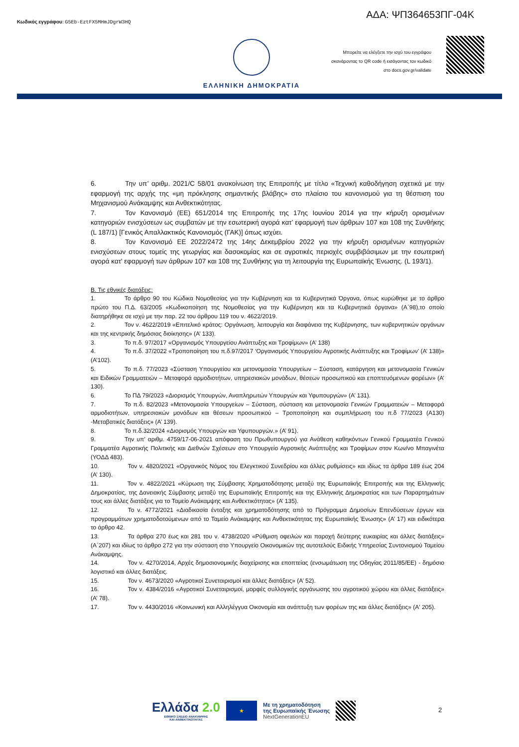Κωδικός εγγράφου: G5Eb-EztFX5MHmJDgrW3HQ
ΑΔΑ: ΨΠ364653ΠΓ-04Κ
ΕΛΛΗΝΙΚΗ ΔΗΜΟΚΡΑΤΙΑ
Μπορείτε να ελέγξετε την ισχύ του εγγράφου
σκανάροντας το QR code ή εισάγοντας τον κωδικό
στο docs.gov.gr/validate
6. Την υπ’ αριθμ. 2021/C 58/01 ανακοίνωση της Επιτροπής με τίτλο «Τεχνική καθοδήγηση σχετικά με την εφαρμογή της αρχής της «μη πρόκλησης σημαντικής βλάβης» στο πλαίσιο του κανονισμού για τη θέσπιση του Μηχανισμού Ανάκαμψης και Ανθεκτικότητας.
7. Τον Κανονισμό (ΕΕ) 651/2014 της Επιτροπής της 17ης Ιουνίου 2014 για την κήρυξη ορισμένων κατηγοριών ενισχύσεων ως συμβατών με την εσωτερική αγορά κατ’ εφαρμογή των άρθρων 107 και 108 της Συνθήκης (L 187/1) [Γενικός Απαλλακτικός Κανονισμός (ΓΑΚ)] όπως ισχύει.
8. Τον Κανονισμό ΕΕ 2022/2472 της 14ης Δεκεμβρίου 2022 για την κήρυξη ορισμένων κατηγοριών ενισχύσεων στους τομείς της γεωργίας και δασοκομίας και σε αγροτικές περιοχές συμβιβάσιμων με την εσωτερική αγορά κατ' εφαρμογή των άρθρων 107 και 108 της Συνθήκης για τη λειτουργία της Ευρωπαϊκής Ένωσης. (L 193/1).
Β. Τις εθνικές διατάξεις:
1. Το άρθρο 90 του Κώδικα Νομοθεσίας για την Κυβέρνηση και τα Κυβερνητικά Όργανα, όπως κυρώθηκε με το άρθρο πρώτο του Π.Δ. 63/2005 «Κωδικοποίηση της Νομοθεσίας για την Κυβέρνηση και τα Κυβερνητικά όργανα» (Α΄98),το οποίο διατηρήθηκε σε ισχύ με την παρ. 22 του άρθρου 119 του ν. 4622/2019.
2. Τον ν. 4622/2019 «Επιτελικό κράτος: Οργάνωση, λειτουργία και διαφάνεια της Κυβέρνησης, των κυβερνητικών οργάνων και της κεντρικής δημόσιας διοίκησης» (Α’ 133).
3. Το π.δ. 97/2017 «Οργανισμός Υπουργείου Ανάπτυξης και Τροφίμων» (Α’ 138)
4. Το π.δ. 37/2022 «Τροποποίηση του π.δ.97/2017 ‘Οργανισμός Υπουργείου Αγροτικής Ανάπτυξης και Τροφίμων’ (Α’ 138)» (Α’102).
5. Το π.δ. 77/2023 «Σύσταση Υπουργείου και μετονομασία Υπουργείων – Σύσταση, κατάργηση και μετονομασία Γενικών και Ειδικών Γραμματειών – Μεταφορά αρμοδιοτήτων, υπηρεσιακών μονάδων, θέσεων προσωπικού και εποπτευόμενων φορέων» (Α’ 130).
6. Το ΠΔ 79/2023 «Διορισμός Υπουργών, Αναπληρωτών Υπουργών και Υφυπουργών» (Α’ 131).
7. Το π.δ. 82/2023 «Μετονομασία Υπουργείων – Σύσταση, σύσταση και μετονομασία Γενικών Γραμματειών – Μεταφορά αρμοδιοτήτων, υπηρεσιακών μονάδων και θέσεων προσωπικού – Τροποποίηση και συμπλήρωση του π.δ 77/2023 (Α130) -Μεταβατικές διατάξεις» (Α’ 139).
8. Το π.δ.32/2024 «Διορισμός Υπουργών και Υφυπουργών.» (Α’ 91).
9. Την υπ’ αριθμ. 4759/17-06-2021 απόφαση του Πρωθυπουργού για Ανάθεση καθηκόντων Γενικού Γραμματέα Γενικού Γραμματέα Αγροτικής Πολιτικής και Διεθνών Σχέσεων στο Υπουργείο Αγροτικής Ανάπτυξης και Τροφίμων στον Κων/νο Μπαγινέτα (ΥΟΔΔ 483).
10. Τον ν. 4820/2021 «Οργανικός Νόμος του Ελεγκτικού Συνεδρίου και άλλες ρυθμίσεις» και ιδίως τα άρθρα 189 έως 204 (Α’ 130).
11. Τον ν. 4822/2021 «Κύρωση της Σύμβασης Χρηματοδότησης μεταξύ της Ευρωπαϊκής Επιτροπής και της Ελληνικής Δημοκρατίας, της Δανειακής Σύμβασης μεταξύ της Ευρωπαϊκής Επιτροπής και της Ελληνικής Δημοκρατίας και των Παραρτημάτων τους και άλλες διατάξεις για το Ταμείο Ανάκαμψης και Ανθεκτικότητας» (Α’ 135).
12. Το ν. 4772/2021 «Διαδικασία ένταξης και χρηματοδότησης από το Πρόγραμμα Δημοσίων Επενδύσεων έργων και προγραμμάτων χρηματοδοτούμενων από το Ταμείο Ανάκαμψης και Ανθεκτικότητας της Ευρωπαϊκής Ένωσης» (Α’ 17) και ειδικότερα το άρθρο 42.
13. Τα άρθρα 270 έως και 281 του ν. 4738/2020 «Ρύθμιση οφειλών και παροχή δεύτερης ευκαιρίας και άλλες διατάξεις» (Α΄207) και ιδίως το άρθρο 272 για την σύσταση στο Υπουργείο Οικονομικών της αυτοτελούς Ειδικής Υπηρεσίας Συντονισμού Ταμείου Ανάκαμψης.
14. Τον ν. 4270/2014, Αρχές δημοσιονομικής διαχείρισης και εποπτείας (ενσωμάτωση της Οδηγίας 2011/85/ΕΕ) - δημόσιο λογιστικό και άλλες διατάξεις.
15. Τον ν. 4673/2020 «Αγροτικοί Συνεταιρισμοί και άλλες διατάξεις» (Α’ 52).
16. Τον ν. 4384/2016 «Αγροτικοί Συνεταιρισμοί, μορφές συλλογικής οργάνωσης του αγροτικού χώρου και άλλες διατάξεις» (Α’ 78).
17. Τον ν. 4430/2016 «Κοινωνική και Αλληλέγγυα Οικονομία και ανάπτυξη των φορέων της και άλλες διατάξεις» (Α' 205).
Ελλάδα 2.0
ΕΘΝΙΚΟ ΣΧΕΔΙΟ ΑΝΑΚΑΜΨΗΣ
ΚΑΙ ΑΝΘΕΚΤΙΚΟΤΗΤΑΣ
★
Με τη χρηματοδότηση
της Ευρωπαϊκής Ένωσης
NextGenerationEU
2